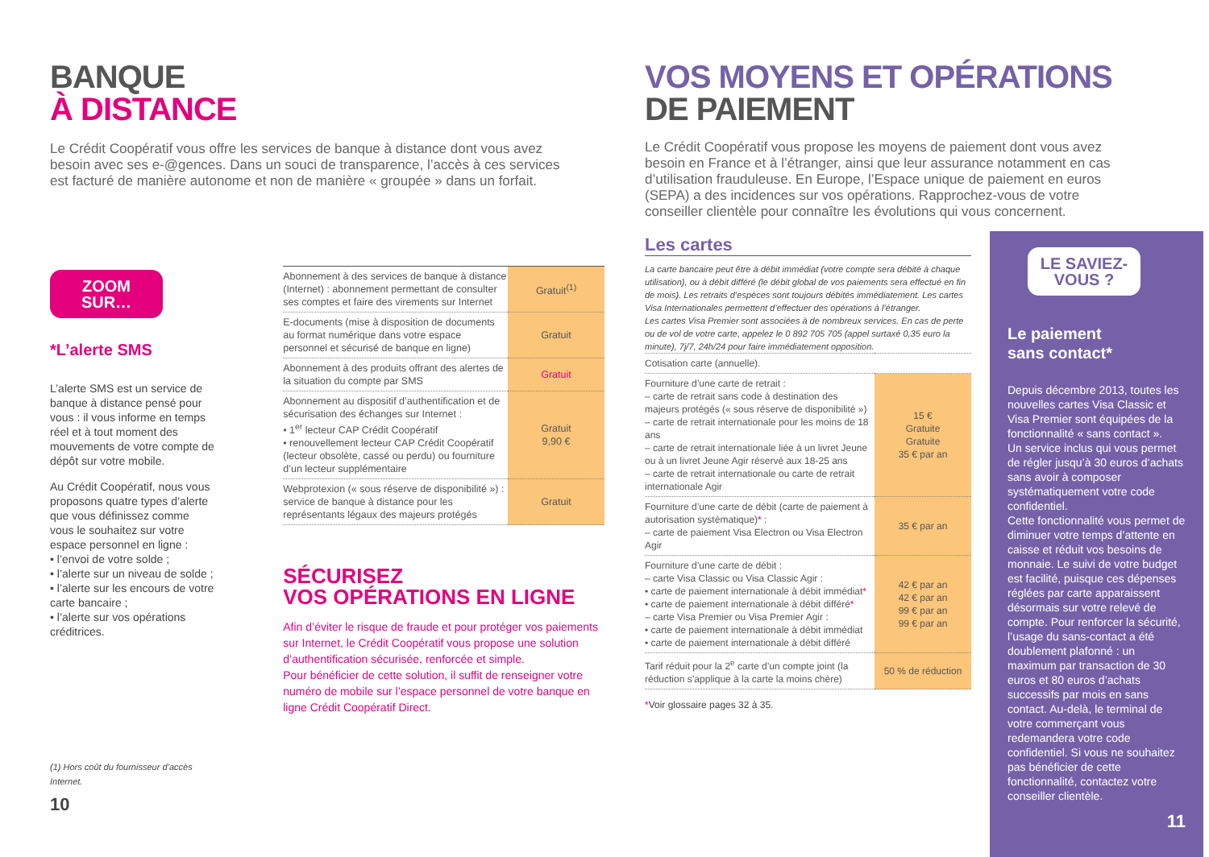BANQUE
À DISTANCE
Le Crédit Coopératif vous offre les services de banque à distance dont vous avez besoin avec ses e-@gences. Dans un souci de transparence, l’accès à ces services est facturé de manière autonome et non de manière « groupée » dans un forfait.
ZOOM
SUR…
*L’alerte SMS
L’alerte SMS est un service de banque à distance pensé pour vous : il vous informe en temps réel et à tout moment des mouvements de votre compte de dépôt sur votre mobile.
Au Crédit Coopératif, nous vous proposons quatre types d’alerte que vous définissez comme vous le souhaitez sur votre espace personnel en ligne :
• l’envoi de votre solde ;
• l’alerte sur un niveau de solde ;
• l’alerte sur les encours de votre carte bancaire ;
• l’alerte sur vos opérations créditrices.
(1) Hors coût du fournisseur d’accès Internet.
10
| Abonnement à des services de banque à distance (Internet) : abonnement permettant de consulter ses comptes et faire des virements sur Internet | Gratuit<sup>(1)</sup> |
| E-documents (mise à disposition de documents au format numérique dans votre espace personnel et sécurisé de banque en ligne) | Gratuit |
| Abonnement à des produits offrant des alertes de la situation du compte par SMS | Gratuit |
| Abonnement au dispositif d’authentification et de sécurisation des échanges sur Internet : • 1<sup>er</sup> lecteur CAP Crédit Coopératif • renouvellement lecteur CAP Crédit Coopératif (lecteur obsolète, cassé ou perdu) ou fourniture d’un lecteur supplémentaire | Gratuit 9,90 € |
| Webprotexion (« sous réserve de disponibilité ») : service de banque à distance pour les représentants légaux des majeurs protégés | Gratuit |
SÉCURISEZ
VOS OPÉRATIONS EN LIGNE
Afin d’éviter le risque de fraude et pour protéger vos paiements sur Internet, le Crédit Coopératif vous propose une solution d’authentification sécurisée, renforcée et simple.
Pour bénéficier de cette solution, il suffit de renseigner votre numéro de mobile sur l’espace personnel de votre banque en ligne Crédit Coopératif Direct.
VOS MOYENS ET OPÉRATIONS
DE PAIEMENT
Le Crédit Coopératif vous propose les moyens de paiement dont vous avez besoin en France et à l’étranger, ainsi que leur assurance notamment en cas d’utilisation frauduleuse. En Europe, l’Espace unique de paiement en euros (SEPA) a des incidences sur vos opérations. Rapprochez-vous de votre conseiller clientèle pour connaître les évolutions qui vous concernent.
Les cartes
La carte bancaire peut être à débit immédiat (votre compte sera débité à chaque utilisation), ou à débit différé (le débit global de vos paiements sera effectué en fin de mois). Les retraits d’espèces sont toujours débités immédiatement. Les cartes Visa Internationales permettent d’effectuer des opérations à l’étranger.
Les cartes Visa Premier sont associées à de nombreux services. En cas de perte ou de vol de votre carte, appelez le 0 892 705 705 (appel surtaxé 0,35 euro la minute), 7j/7, 24h/24 pour faire immédiatement opposition.
| Cotisation carte (annuelle). | |
| Fourniture d’une carte de retrait : – carte de retrait sans code à destination des majeurs protégés (« sous réserve de disponibilité ») – carte de retrait internationale pour les moins de 18 ans – carte de retrait internationale liée à un livret Jeune ou à un livret Jeune Agir réservé aux 18-25 ans – carte de retrait internationale ou carte de retrait internationale Agir | 15 € Gratuite Gratuite 35 € par an |
| Fourniture d’une carte de débit (carte de paiement à autorisation systématique) * : – carte de paiement Visa Electron ou Visa Electron Agir | 35 € par an |
| Fourniture d’une carte de débit : – carte Visa Classic ou Visa Classic Agir : • carte de paiement internationale à débit immédiat * • carte de paiement internationale à débit différé * – carte Visa Premier ou Visa Premier Agir : • carte de paiement internationale à débit immédiat • carte de paiement internationale à débit différé | 42 € par an 42 € par an 99 € par an 99 € par an |
| Tarif réduit pour la 2<sup>e</sup> carte d’un compte joint (la réduction s’applique à la carte la moins chère) | 50 % de réduction |
*Voir glossaire pages 32 à 35.
LE SAVIEZ-
VOUS ?
Le paiement
sans contact*
Depuis décembre 2013, toutes les nouvelles cartes Visa Classic et Visa Premier sont équipées de la fonctionnalité « sans contact ».
Un service inclus qui vous permet de régler jusqu’à 30 euros d’achats sans avoir à composer systématiquement votre code confidentiel.
Cette fonctionnalité vous permet de diminuer votre temps d’attente en caisse et réduit vos besoins de monnaie. Le suivi de votre budget est facilité, puisque ces dépenses réglées par carte apparaissent désormais sur votre relevé de compte. Pour renforcer la sécurité, l’usage du sans-contact a été doublement plafonné : un maximum par transaction de 30 euros et 80 euros d’achats successifs par mois en sans contact. Au-delà, le terminal de votre commerçant vous redemandera votre code confidentiel. Si vous ne souhaitez pas bénéficier de cette fonctionnalité, contactez votre conseiller clientèle.
11